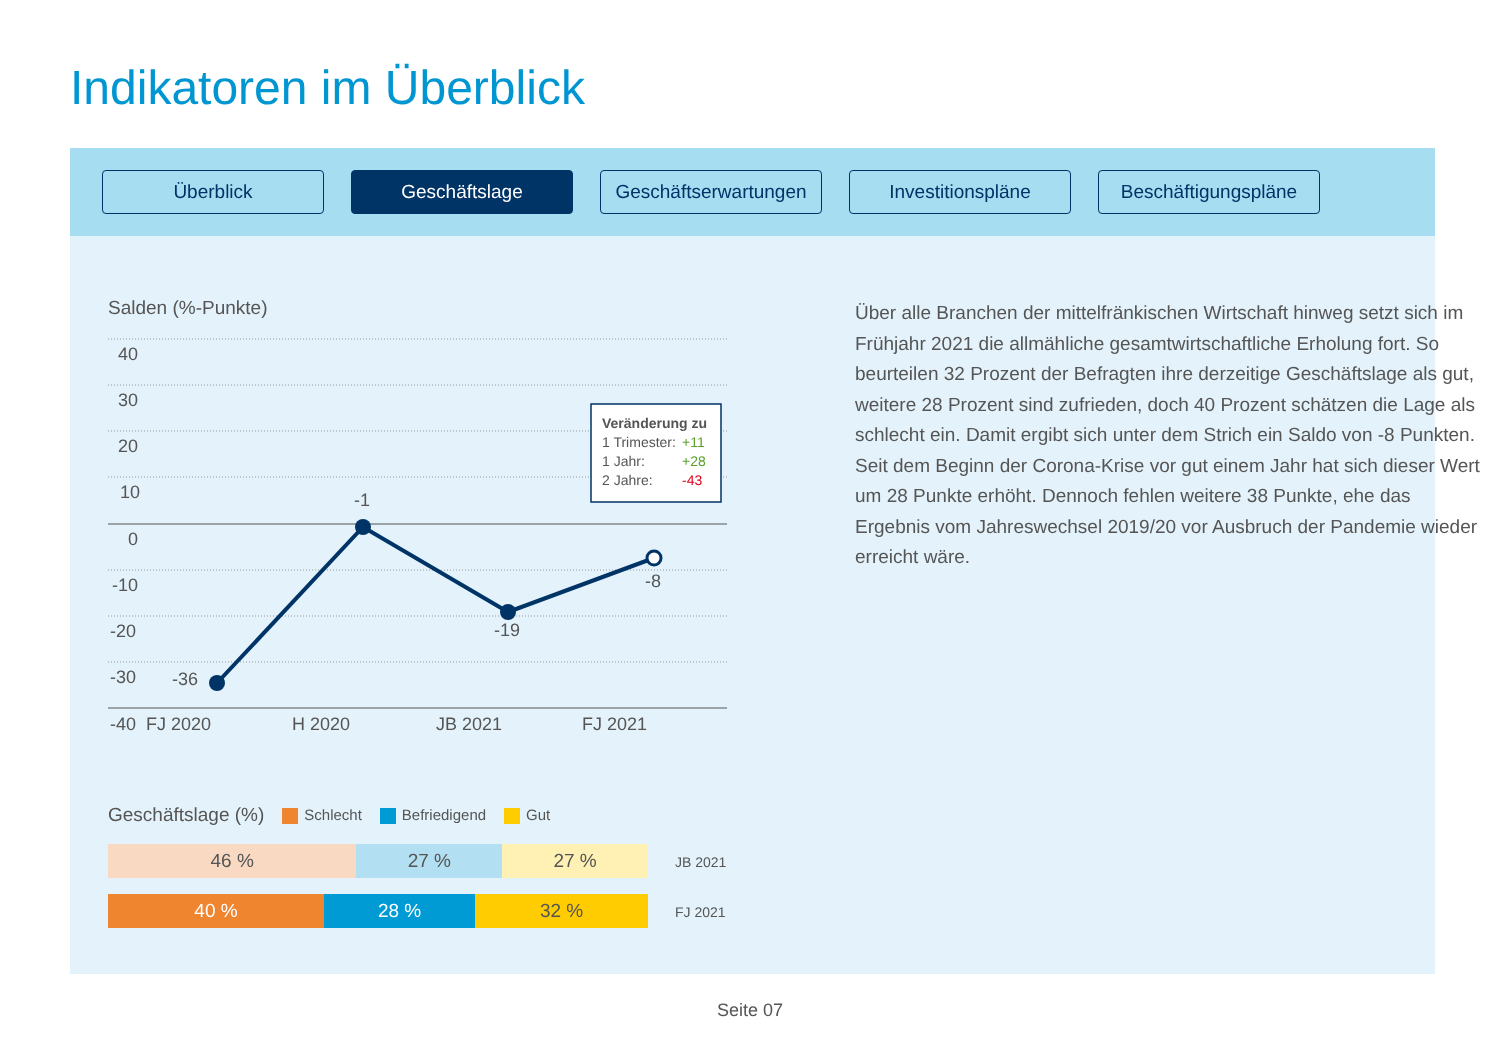Indikatoren im Überblick
Überblick Geschäftslage Geschäftserwartungen
Investitionspläne Beschäftigungspläne
Salden (%-Punkte)
40
30
20
10
0
-10
-20
-30
-40
FJ 2020
H 2020
JB 2021
FJ 2021
-36
-1
-19
-8
Veränderung zu
1 Trimester:
+11
1 Jahr:
+28
2 Jahre:
-43
Über alle Branchen der mittelfränkischen Wirtschaft hinweg setzt sich im Frühjahr 2021 die allmähliche gesamtwirtschaftliche Erholung fort. So beurteilen 32 Prozent der Befragten ihre derzeitige Geschäftslage als gut, weitere 28 Prozent sind zufrieden, doch 40 Prozent schätzen die Lage als schlecht ein. Damit ergibt sich unter dem Strich ein Saldo von -8 Punkten. Seit dem Beginn der Corona-Krise vor gut einem Jahr hat sich dieser Wert um 28 Punkte erhöht. Dennoch fehlen weitere 38 Punkte, ehe das Ergebnis vom Jahreswechsel 2019/20 vor Ausbruch der Pandemie wieder erreicht wäre.
Geschäftslage (%) Schlecht Befriedigend Gut
46 % 27 % 27 % JB 2021
40 % 28 % 32 % FJ 2021
Seite 07